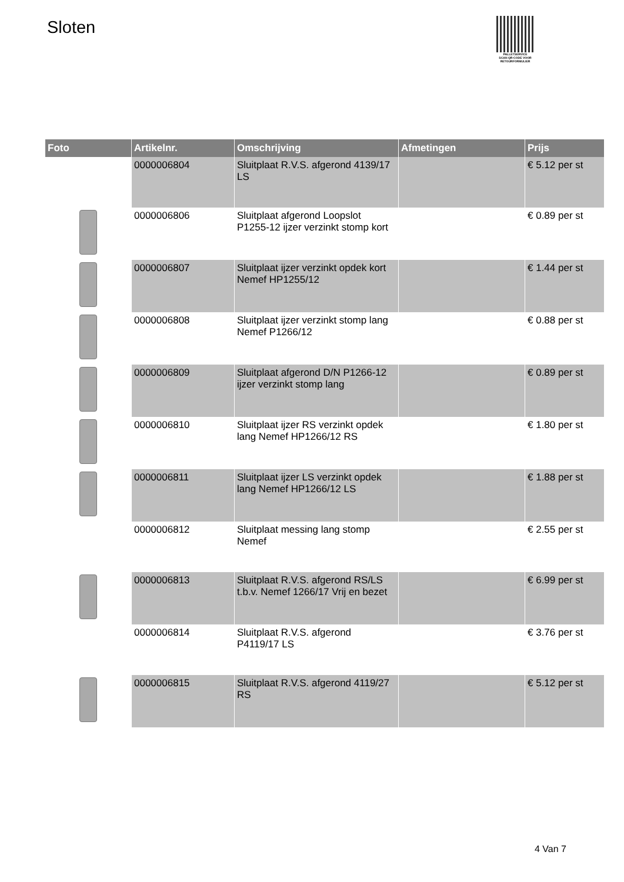Sloten
PALLETSERVICE
SCAN QR-CODE VOOR RETOURFORMULIER
| Foto | Artikelnr. | Omschrijving | Afmetingen | Prijs |
| --- | --- | --- | --- | --- |
| | 0000006804 | Sluitplaat R.V.S. afgerond 4139/17 LS | | € 5.12 per st |
| | 0000006806 | Sluitplaat afgerond Loopslot P1255-12 ijzer verzinkt stomp kort | | € 0.89 per st |
| | 0000006807 | Sluitplaat ijzer verzinkt opdek kort Nemef HP1255/12 | | € 1.44 per st |
| | 0000006808 | Sluitplaat ijzer verzinkt stomp lang Nemef P1266/12 | | € 0.88 per st |
| | 0000006809 | Sluitplaat afgerond D/N P1266-12 ijzer verzinkt stomp lang | | € 0.89 per st |
| | 0000006810 | Sluitplaat ijzer RS verzinkt opdek lang Nemef HP1266/12 RS | | € 1.80 per st |
| | 0000006811 | Sluitplaat ijzer LS verzinkt opdek lang Nemef HP1266/12 LS | | € 1.88 per st |
| | 0000006812 | Sluitplaat messing lang stomp Nemef | | € 2.55 per st |
| | 0000006813 | Sluitplaat R.V.S. afgerond RS/LS t.b.v. Nemef 1266/17 Vrij en bezet | | € 6.99 per st |
| | 0000006814 | Sluitplaat R.V.S. afgerond P4119/17 LS | | € 3.76 per st |
| | 0000006815 | Sluitplaat R.V.S. afgerond 4119/27 RS | | € 5.12 per st |
4 Van 7